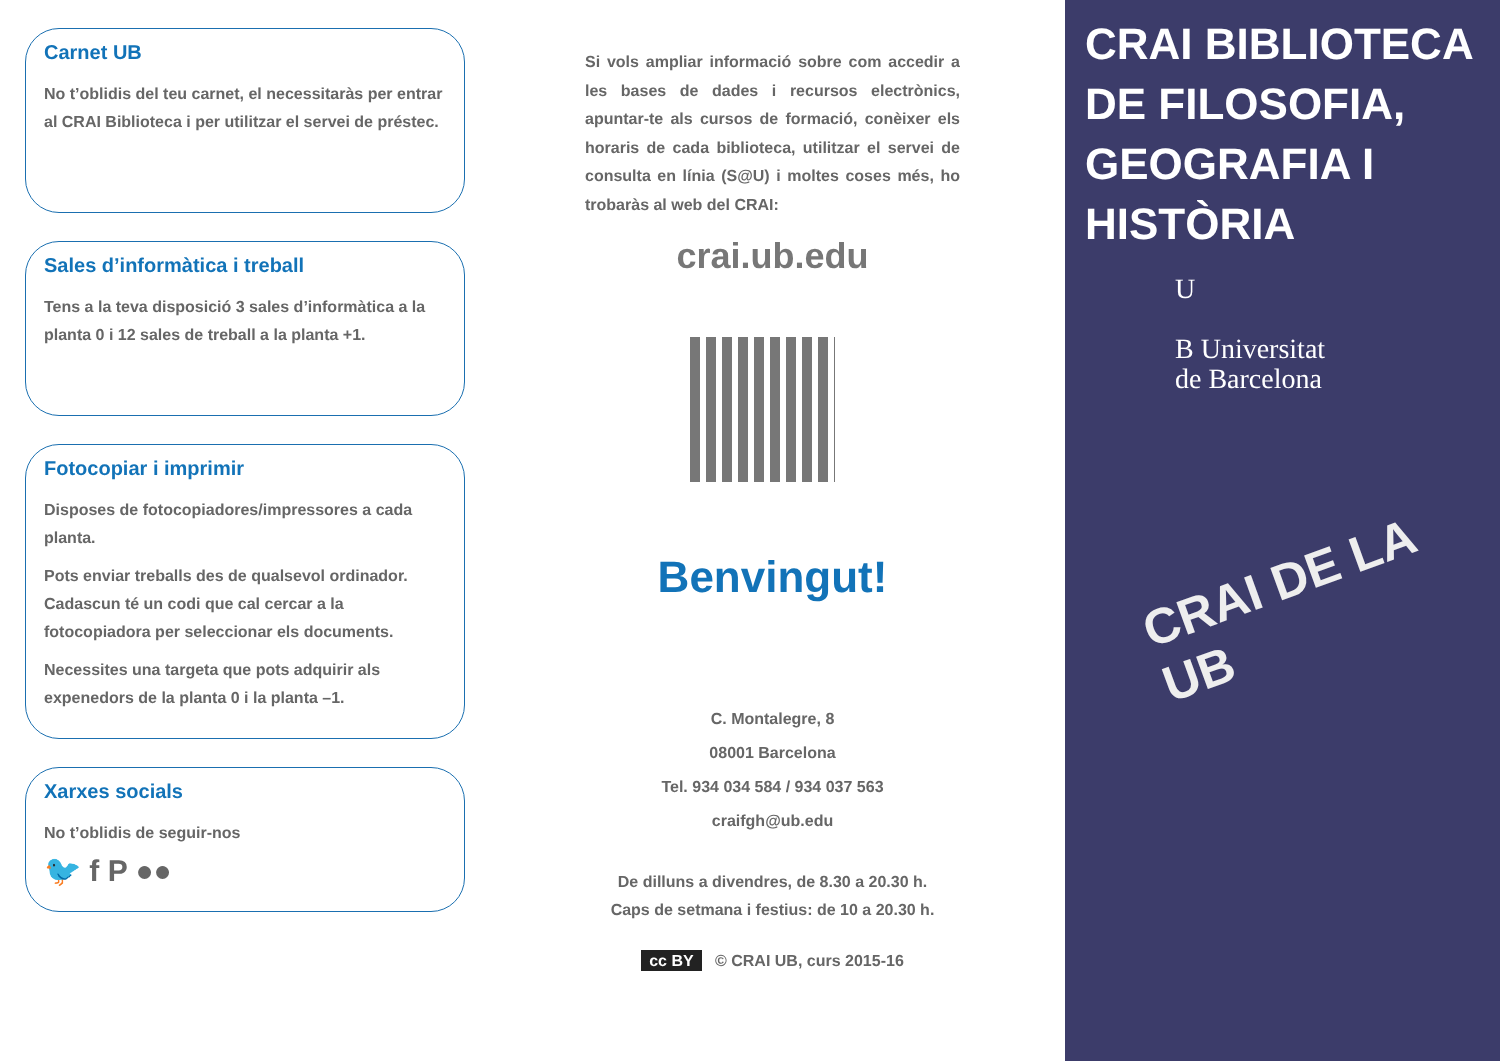Carnet UB
No t’oblidis del teu carnet, el necessitaràs per entrar al CRAI Biblioteca i per utilitzar el servei de préstec.
Sales d’informàtica i treball
Tens a la teva disposició 3 sales d’informàtica a la planta 0 i 12 sales de treball a la planta +1.
Fotocopiar i imprimir
Disposes de fotocopiadores/impressores a cada planta.
Pots enviar treballs des de qualsevol ordinador. Cadascun té un codi que cal cercar a la fotocopiadora per seleccionar els documents.
Necessites una targeta que pots adquirir als expenedors de la planta 0 i la planta –1.
Xarxes socials
No t’oblidis de seguir-nos
🐦 f P ●●
Si vols ampliar informació sobre com accedir a les bases de dades i recursos electrònics, apuntar-te als cursos de formació, conèixer els horaris de cada biblioteca, utilitzar el servei de consulta en línia (S@U) i moltes coses més, ho trobaràs al web del CRAI:
crai.ub.edu
Benvingut!
C. Montalegre, 8
08001 Barcelona
Tel. 934 034 584 / 934 037 563
craifgh@ub.edu
De dilluns a divendres, de 8.30 a 20.30 h.
Caps de setmana i festius: de 10 a 20.30 h.
cc BY © CRAI UB, curs 2015-16
CRAI BIBLIOTECA DE FILOSOFIA, GEOGRAFIA I HISTÒRIA
U
B Universitat
de Barcelona
CRAI DE LA UB